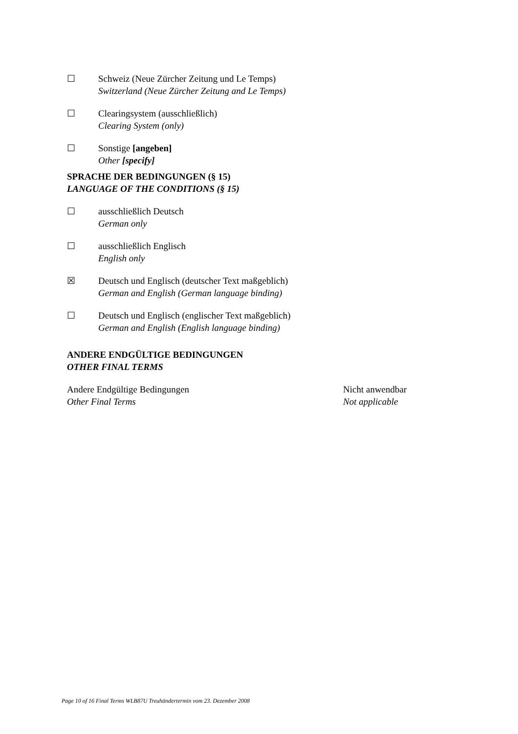☐ Schweiz (Neue Zürcher Zeitung und Le Temps)
Switzerland (Neue Zürcher Zeitung and Le Temps)
☐ Clearingsystem (ausschließlich)
Clearing System (only)
☐ Sonstige [angeben]
Other [specify]
SPRACHE DER BEDINGUNGEN (§ 15)
LANGUAGE OF THE CONDITIONS (§ 15)
☐ ausschließlich Deutsch
German only
☐ ausschließlich Englisch
English only
☒ Deutsch und Englisch (deutscher Text maßgeblich)
German and English (German language binding)
☐ Deutsch und Englisch (englischer Text maßgeblich)
German and English (English language binding)
ANDERE ENDGÜLTIGE BEDINGUNGEN
OTHER FINAL TERMS
Andere Endgültige Bedingungen
Other Final Terms
Nicht anwendbar
Not applicable
Page 10 of 16 Final Terms WLB87U Treuhändertermin vom 23. Dezember 2008